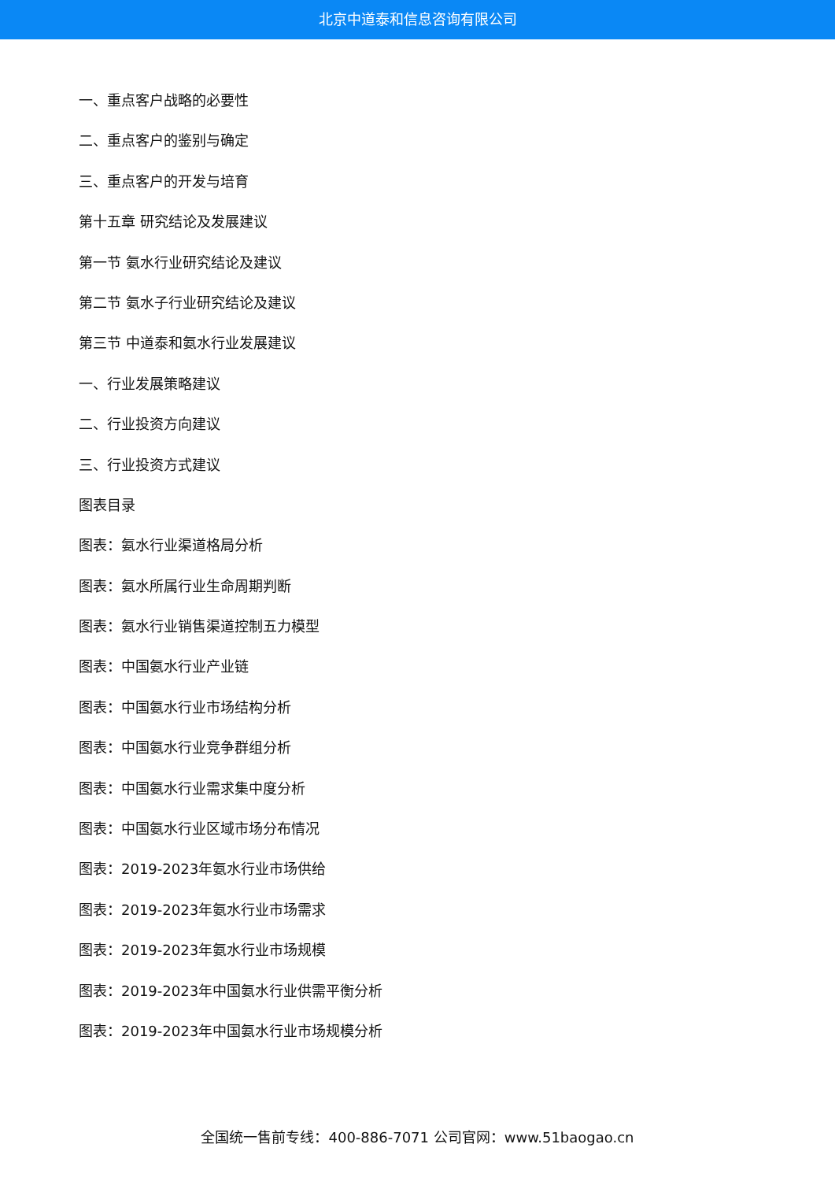北京中道泰和信息咨询有限公司
一、重点客户战略的必要性
二、重点客户的鉴别与确定
三、重点客户的开发与培育
第十五章 研究结论及发展建议
第一节 氨水行业研究结论及建议
第二节 氨水子行业研究结论及建议
第三节 中道泰和氨水行业发展建议
一、行业发展策略建议
二、行业投资方向建议
三、行业投资方式建议
图表目录
图表：氨水行业渠道格局分析
图表：氨水所属行业生命周期判断
图表：氨水行业销售渠道控制五力模型
图表：中国氨水行业产业链
图表：中国氨水行业市场结构分析
图表：中国氨水行业竞争群组分析
图表：中国氨水行业需求集中度分析
图表：中国氨水行业区域市场分布情况
图表：2019-2023年氨水行业市场供给
图表：2019-2023年氨水行业市场需求
图表：2019-2023年氨水行业市场规模
图表：2019-2023年中国氨水行业供需平衡分析
图表：2019-2023年中国氨水行业市场规模分析
全国统一售前专线：400-886-7071 公司官网：www.51baogao.cn